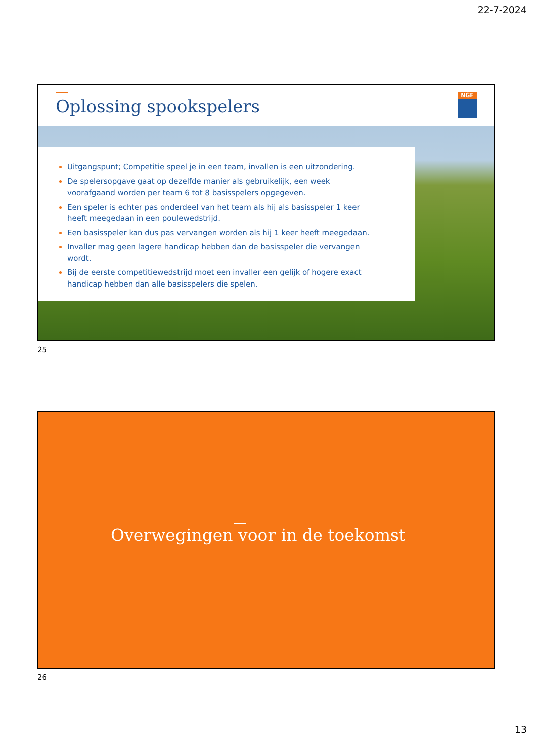22-7-2024
Oplossing spookspelers NGF
Uitgangspunt; Competitie speel je in een team, invallen is een uitzondering.
De spelersopgave gaat op dezelfde manier als gebruikelijk, een week voorafgaand worden per team 6 tot 8 basisspelers opgegeven.
Een speler is echter pas onderdeel van het team als hij als basisspeler 1 keer heeft meegedaan in een poulewedstrijd.
Een basisspeler kan dus pas vervangen worden als hij 1 keer heeft meegedaan.
Invaller mag geen lagere handicap hebben dan de basisspeler die vervangen wordt.
Bij de eerste competitiewedstrijd moet een invaller een gelijk of hogere exact handicap hebben dan alle basisspelers die spelen.
25
Overwegingen voor in de toekomst
26
13